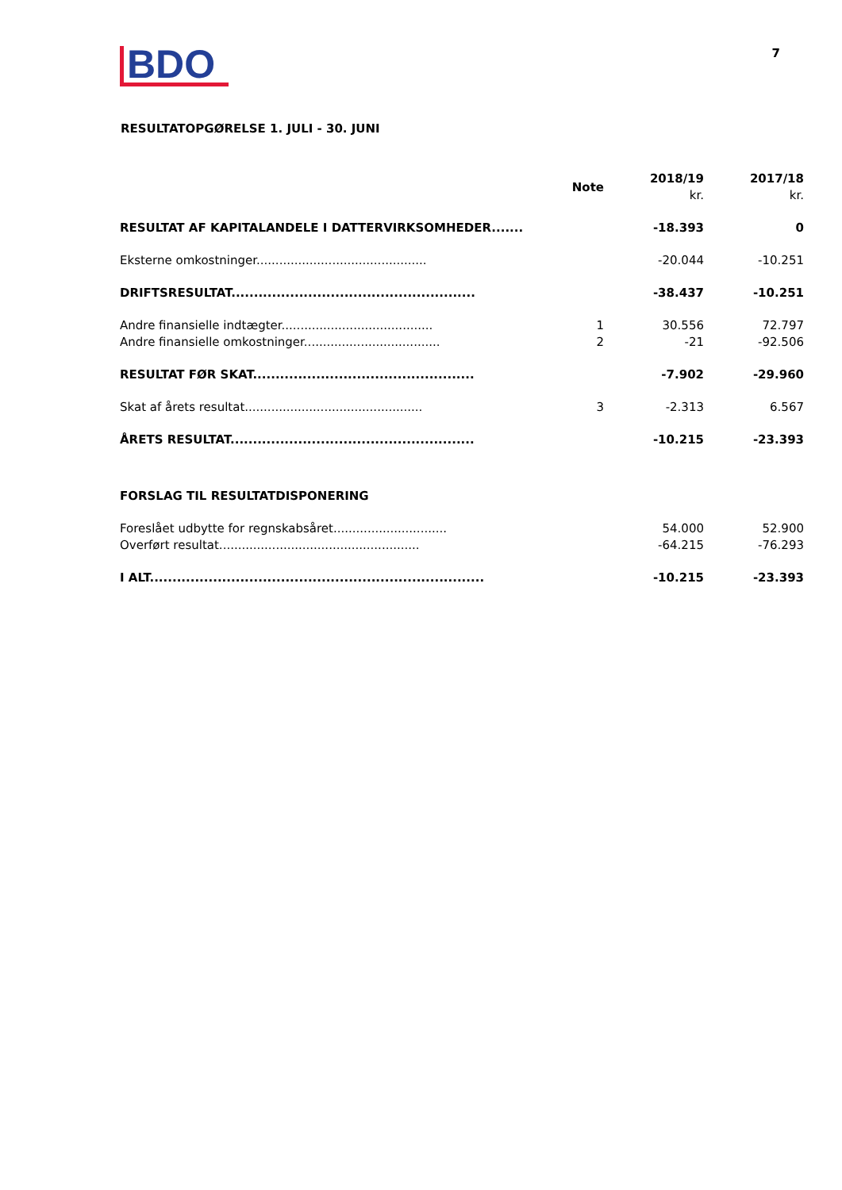BDO
7
RESULTATOPGØRELSE 1. JULI - 30. JUNI
| | Note | 2018/19 kr. | 2017/18 kr. |
| --- | --- | --- | --- |
| RESULTAT AF KAPITALANDELE I DATTERVIRKSOMHEDER....... | | -18.393 | 0 |
| Eksterne omkostninger............................................. | | -20.044 | -10.251 |
| DRIFTSRESULTAT...................................................... | | -38.437 | -10.251 |
| Andre finansielle indtægter........................................ | 1 | 30.556 | 72.797 |
| Andre finansielle omkostninger.................................... | 2 | -21 | -92.506 |
| RESULTAT FØR SKAT................................................. | | -7.902 | -29.960 |
| Skat af årets resultat............................................... | 3 | -2.313 | 6.567 |
| ÅRETS RESULTAT...................................................... | | -10.215 | -23.393 |
| FORSLAG TIL RESULTATDISPONERING | | | |
| Foreslået udbytte for regnskabsåret.............................. | | 54.000 | 52.900 |
| Overført resultat..................................................... | | -64.215 | -76.293 |
| I ALT.......................................................................... | | -10.215 | -23.393 |